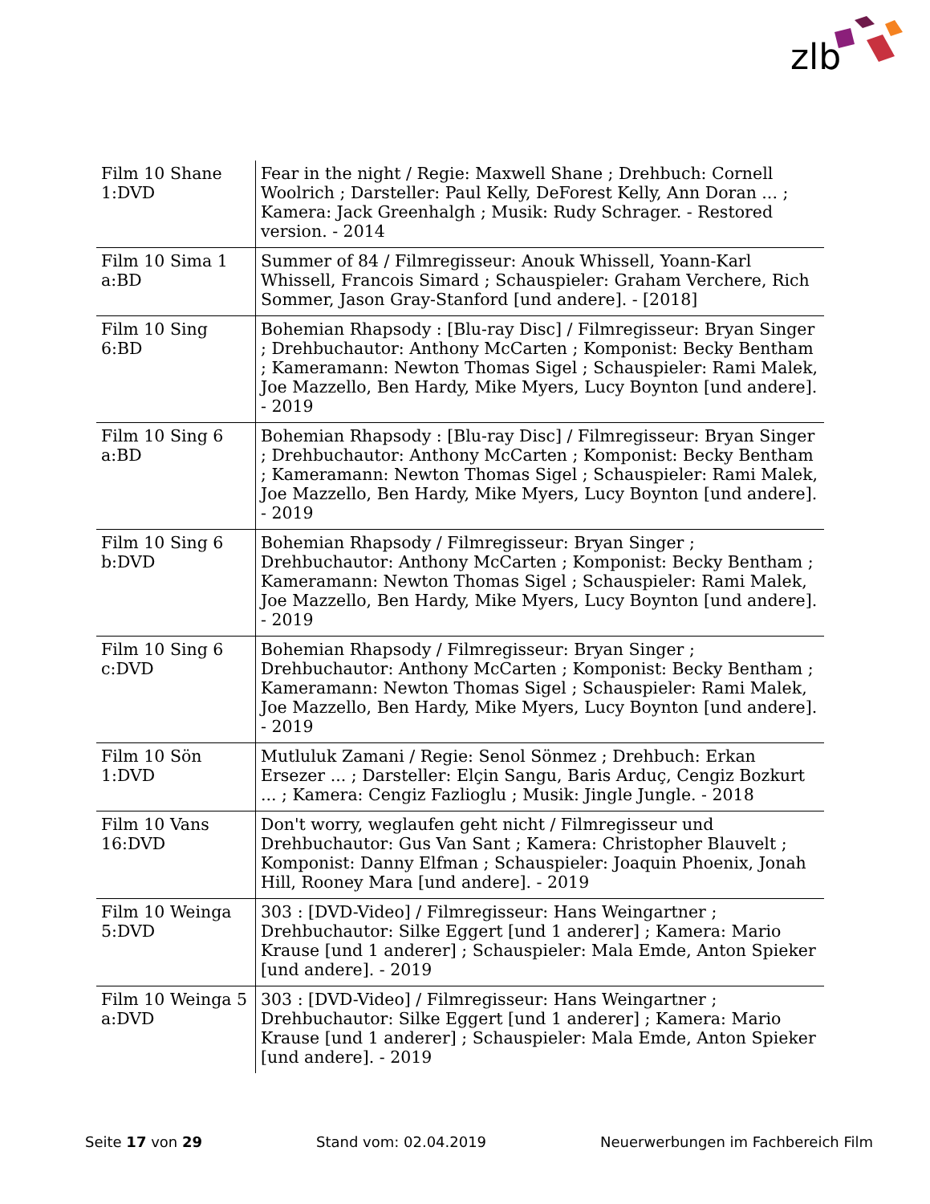zlb
| Film 10 Shane 1:DVD | Fear in the night / Regie: Maxwell Shane ; Drehbuch: Cornell Woolrich ; Darsteller: Paul Kelly, DeForest Kelly, Ann Doran ... ; Kamera: Jack Greenhalgh ; Musik: Rudy Schrager. - Restored version. - 2014 |
| Film 10 Sima 1 a:BD | Summer of 84 / Filmregisseur: Anouk Whissell, Yoann-Karl Whissell, Francois Simard ; Schauspieler: Graham Verchere, Rich Sommer, Jason Gray-Stanford [und andere]. - [2018] |
| Film 10 Sing 6:BD | Bohemian Rhapsody : [Blu-ray Disc] / Filmregisseur: Bryan Singer ; Drehbuchautor: Anthony McCarten ; Komponist: Becky Bentham ; Kameramann: Newton Thomas Sigel ; Schauspieler: Rami Malek, Joe Mazzello, Ben Hardy, Mike Myers, Lucy Boynton [und andere]. - 2019 |
| Film 10 Sing 6 a:BD | Bohemian Rhapsody : [Blu-ray Disc] / Filmregisseur: Bryan Singer ; Drehbuchautor: Anthony McCarten ; Komponist: Becky Bentham ; Kameramann: Newton Thomas Sigel ; Schauspieler: Rami Malek, Joe Mazzello, Ben Hardy, Mike Myers, Lucy Boynton [und andere]. - 2019 |
| Film 10 Sing 6 b:DVD | Bohemian Rhapsody / Filmregisseur: Bryan Singer ; Drehbuchautor: Anthony McCarten ; Komponist: Becky Bentham ; Kameramann: Newton Thomas Sigel ; Schauspieler: Rami Malek, Joe Mazzello, Ben Hardy, Mike Myers, Lucy Boynton [und andere]. - 2019 |
| Film 10 Sing 6 c:DVD | Bohemian Rhapsody / Filmregisseur: Bryan Singer ; Drehbuchautor: Anthony McCarten ; Komponist: Becky Bentham ; Kameramann: Newton Thomas Sigel ; Schauspieler: Rami Malek, Joe Mazzello, Ben Hardy, Mike Myers, Lucy Boynton [und andere]. - 2019 |
| Film 10 Sön 1:DVD | Mutluluk Zamani / Regie: Senol Sönmez ; Drehbuch: Erkan Ersezer ... ; Darsteller: Elçin Sangu, Baris Arduç, Cengiz Bozkurt ... ; Kamera: Cengiz Fazlioglu ; Musik: Jingle Jungle. - 2018 |
| Film 10 Vans 16:DVD | Don't worry, weglaufen geht nicht / Filmregisseur und Drehbuchautor: Gus Van Sant ; Kamera: Christopher Blauvelt ; Komponist: Danny Elfman ; Schauspieler: Joaquin Phoenix, Jonah Hill, Rooney Mara [und andere]. - 2019 |
| Film 10 Weinga 5:DVD | 303 : [DVD-Video] / Filmregisseur: Hans Weingartner ; Drehbuchautor: Silke Eggert [und 1 anderer] ; Kamera: Mario Krause [und 1 anderer] ; Schauspieler: Mala Emde, Anton Spieker [und andere]. - 2019 |
| Film 10 Weinga 5 a:DVD | 303 : [DVD-Video] / Filmregisseur: Hans Weingartner ; Drehbuchautor: Silke Eggert [und 1 anderer] ; Kamera: Mario Krause [und 1 anderer] ; Schauspieler: Mala Emde, Anton Spieker [und andere]. - 2019 |
Seite 17 von 29 Stand vom: 02.04.2019 Neuerwerbungen im Fachbereich Film